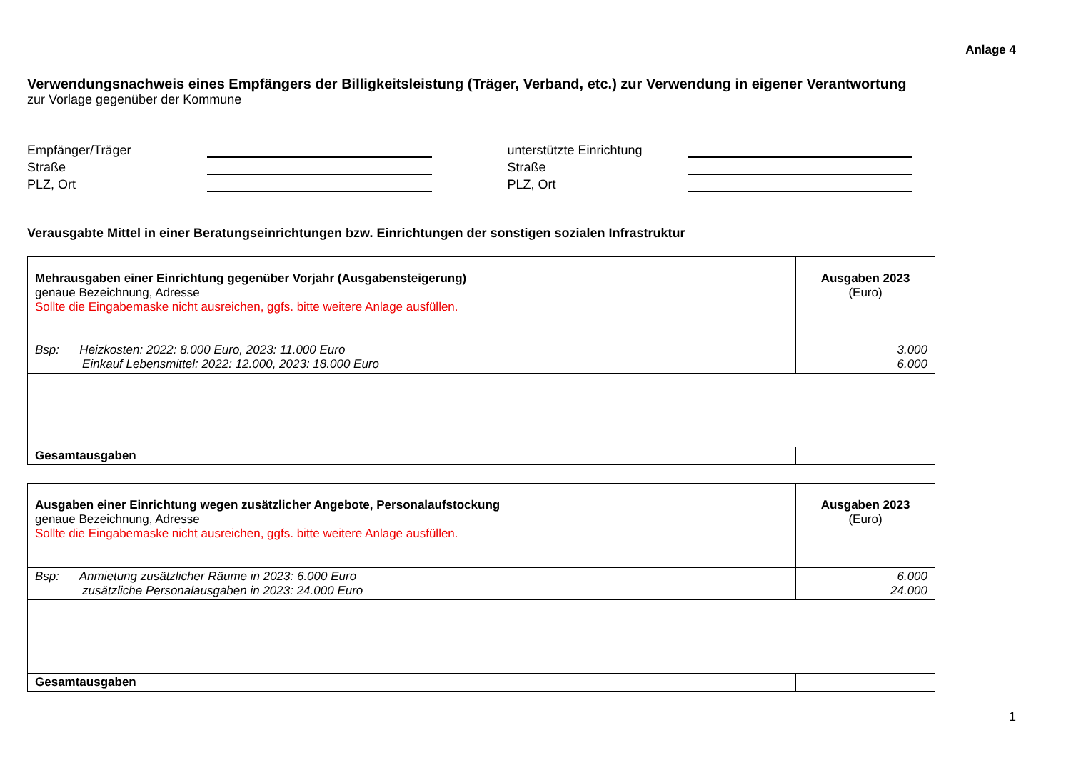Anlage 4
Verwendungsnachweis eines Empfängers der Billigkeitsleistung (Träger, Verband, etc.) zur Verwendung in eigener Verantwortung
zur Vorlage gegenüber der Kommune
Empfänger/Träger
Straße
PLZ, Ort
unterstützte Einrichtung
Straße
PLZ, Ort
Verausgabte Mittel in einer Beratungseinrichtungen bzw. Einrichtungen der sonstigen sozialen Infrastruktur
| Mehrausgaben einer Einrichtung gegenüber Vorjahr (Ausgabensteigerung) genaue Bezeichnung, Adresse Sollte die Eingabemaske nicht ausreichen, ggfs. bitte weitere Anlage ausfüllen. | Ausgaben 2023 (Euro) |
| Bsp: Heizkosten: 2022: 8.000 Euro, 2023: 11.000 Euro Einkauf Lebensmittel: 2022: 12.000, 2023: 18.000 Euro | 3.000 6.000 |
| Gesamtausgaben | |
| Ausgaben einer Einrichtung wegen zusätzlicher Angebote, Personalaufstockung genaue Bezeichnung, Adresse Sollte die Eingabemaske nicht ausreichen, ggfs. bitte weitere Anlage ausfüllen. | Ausgaben 2023 (Euro) |
| Bsp: Anmietung zusätzlicher Räume in 2023: 6.000 Euro zusätzliche Personalausgaben in 2023: 24.000 Euro | 6.000 24.000 |
| Gesamtausgaben | |
1